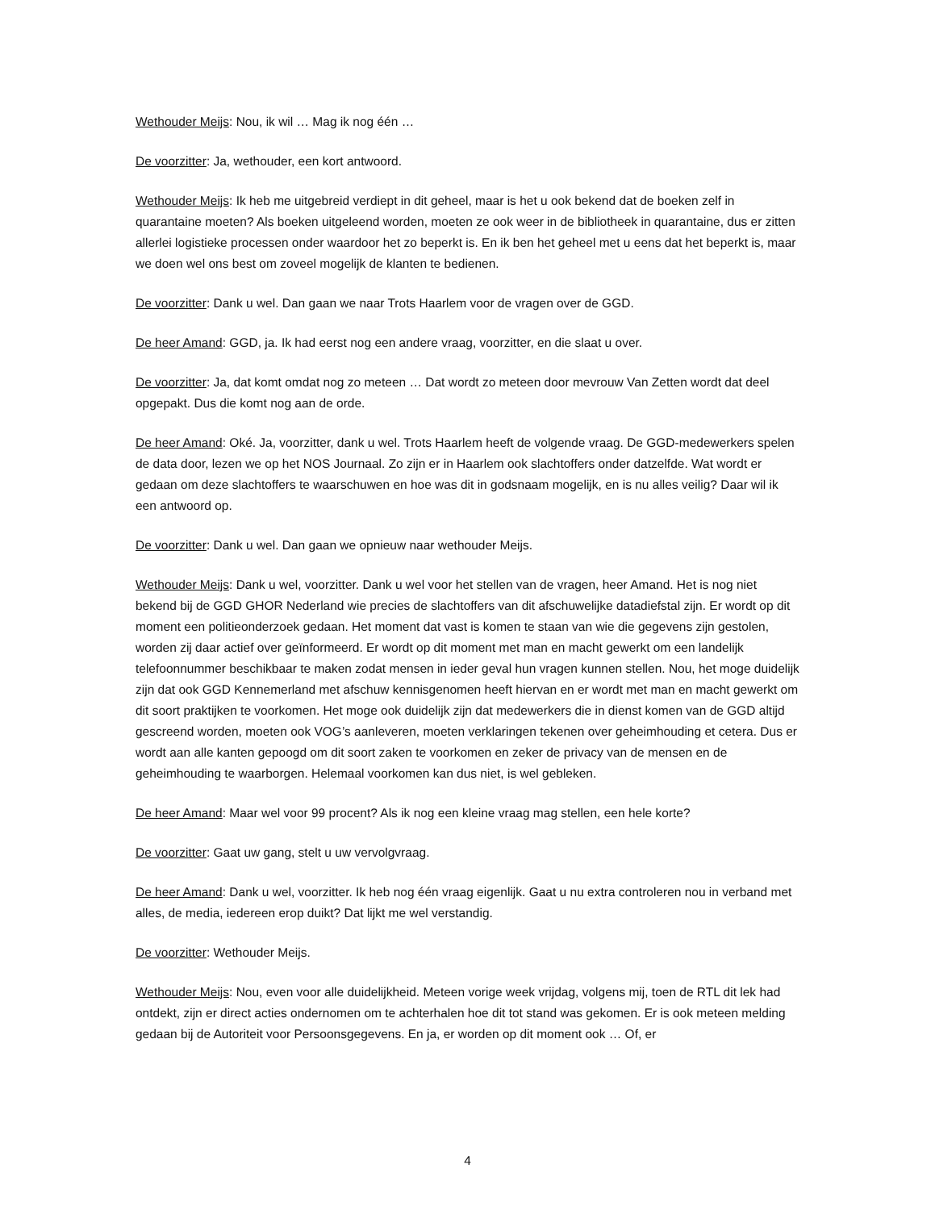Wethouder Meijs: Nou, ik wil … Mag ik nog één …
De voorzitter: Ja, wethouder, een kort antwoord.
Wethouder Meijs: Ik heb me uitgebreid verdiept in dit geheel, maar is het u ook bekend dat de boeken zelf in quarantaine moeten? Als boeken uitgeleend worden, moeten ze ook weer in de bibliotheek in quarantaine, dus er zitten allerlei logistieke processen onder waardoor het zo beperkt is. En ik ben het geheel met u eens dat het beperkt is, maar we doen wel ons best om zoveel mogelijk de klanten te bedienen.
De voorzitter: Dank u wel. Dan gaan we naar Trots Haarlem voor de vragen over de GGD.
De heer Amand: GGD, ja. Ik had eerst nog een andere vraag, voorzitter, en die slaat u over.
De voorzitter: Ja, dat komt omdat nog zo meteen … Dat wordt zo meteen door mevrouw Van Zetten wordt dat deel opgepakt. Dus die komt nog aan de orde.
De heer Amand: Oké. Ja, voorzitter, dank u wel. Trots Haarlem heeft de volgende vraag. De GGD-medewerkers spelen de data door, lezen we op het NOS Journaal. Zo zijn er in Haarlem ook slachtoffers onder datzelfde. Wat wordt er gedaan om deze slachtoffers te waarschuwen en hoe was dit in godsnaam mogelijk, en is nu alles veilig? Daar wil ik een antwoord op.
De voorzitter: Dank u wel. Dan gaan we opnieuw naar wethouder Meijs.
Wethouder Meijs: Dank u wel, voorzitter. Dank u wel voor het stellen van de vragen, heer Amand. Het is nog niet bekend bij de GGD GHOR Nederland wie precies de slachtoffers van dit afschuwelijke datadiefstal zijn. Er wordt op dit moment een politieonderzoek gedaan. Het moment dat vast is komen te staan van wie die gegevens zijn gestolen, worden zij daar actief over geïnformeerd. Er wordt op dit moment met man en macht gewerkt om een landelijk telefoonnummer beschikbaar te maken zodat mensen in ieder geval hun vragen kunnen stellen. Nou, het moge duidelijk zijn dat ook GGD Kennemerland met afschuw kennisgenomen heeft hiervan en er wordt met man en macht gewerkt om dit soort praktijken te voorkomen. Het moge ook duidelijk zijn dat medewerkers die in dienst komen van de GGD altijd gescreend worden, moeten ook VOG’s aanleveren, moeten verklaringen tekenen over geheimhouding et cetera. Dus er wordt aan alle kanten gepoogd om dit soort zaken te voorkomen en zeker de privacy van de mensen en de geheimhouding te waarborgen. Helemaal voorkomen kan dus niet, is wel gebleken.
De heer Amand: Maar wel voor 99 procent? Als ik nog een kleine vraag mag stellen, een hele korte?
De voorzitter: Gaat uw gang, stelt u uw vervolgvraag.
De heer Amand: Dank u wel, voorzitter. Ik heb nog één vraag eigenlijk. Gaat u nu extra controleren nou in verband met alles, de media, iedereen erop duikt? Dat lijkt me wel verstandig.
De voorzitter: Wethouder Meijs.
Wethouder Meijs: Nou, even voor alle duidelijkheid. Meteen vorige week vrijdag, volgens mij, toen de RTL dit lek had ontdekt, zijn er direct acties ondernomen om te achterhalen hoe dit tot stand was gekomen. Er is ook meteen melding gedaan bij de Autoriteit voor Persoonsgegevens. En ja, er worden op dit moment ook … Of, er
4